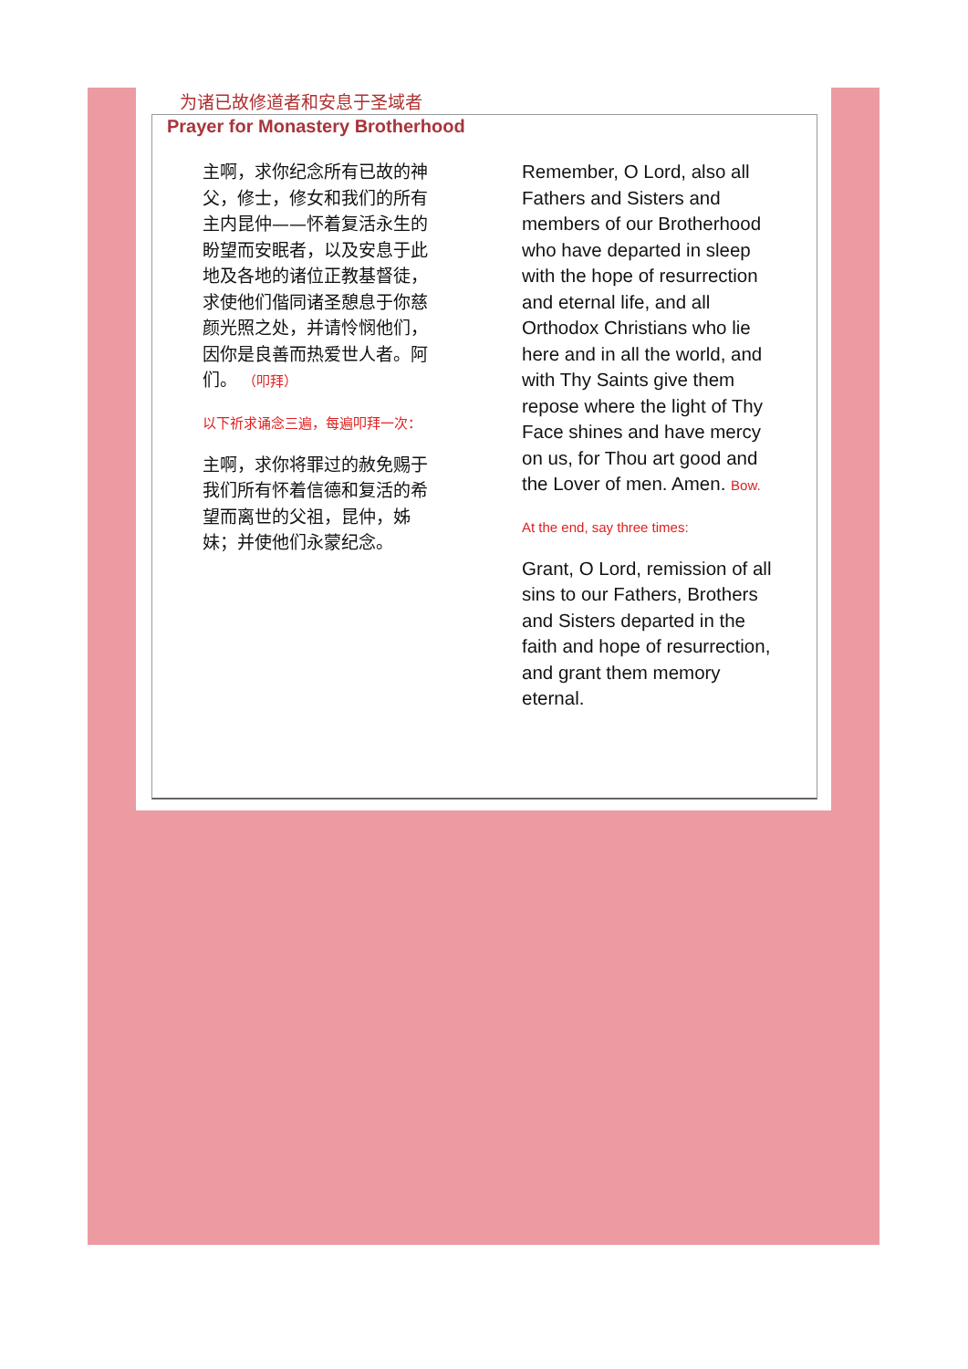为诸已故修道者和安息于圣域者
Prayer for Monastery Brotherhood
主啊，求你纪念所有已故的神父，修士，修女和我们的所有主内昆仲——怀着复活永生的盼望而安眠者，以及安息于此地及各地的诸位正教基督徒，求使他们偕同诸圣憩息于你慈颜光照之处，并请怜悯他们，因你是良善而热爱世人者。阿们。 （叩拜）
以下祈求诵念三遍，每遍叩拜一次：
主啊，求你将罪过的赦免赐于我们所有怀着信德和复活的希望而离世的父祖，昆仲，姊妹；并使他们永蒙纪念。
Remember, O Lord, also all Fathers and Sisters and members of our Brotherhood who have departed in sleep with the hope of resurrection and eternal life, and all Orthodox Christians who lie here and in all the world, and with Thy Saints give them repose where the light of Thy Face shines and have mercy on us, for Thou art good and the Lover of men. Amen. Bow.
At the end, say three times:
Grant, O Lord, remission of all sins to our Fathers, Brothers and Sisters departed in the faith and hope of resurrection, and grant them memory eternal.